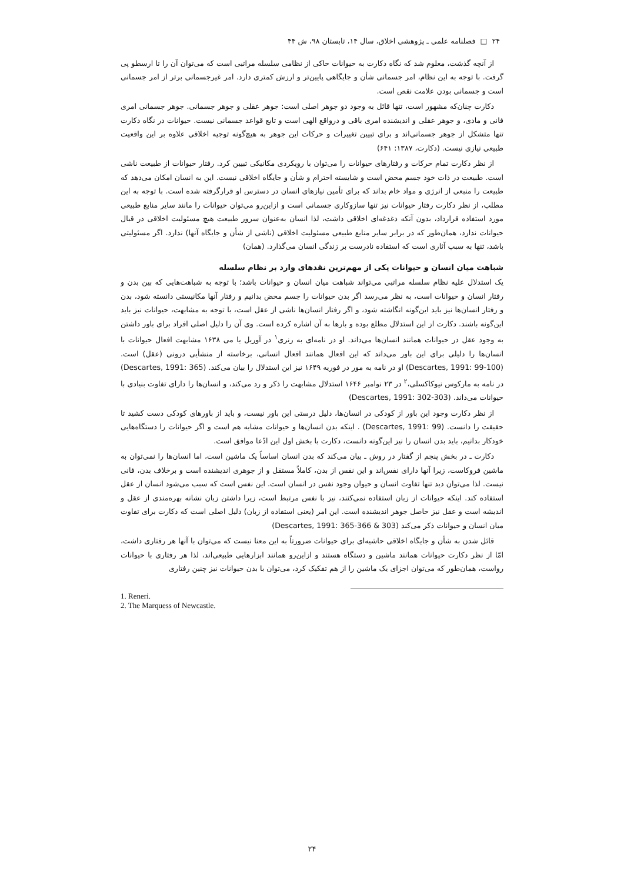۲۴ □ فصلنامه علمی ـ پژوهشی اخلاق، سال ۱۴، تابستان ۹۸، ش ۴۴
از آنچه گذشت، معلوم شد که نگاه دکارت به حیوانات حاکی از نظامی سلسله مراتبی است که می‌توان آن را تا ارسطو پی گرفت. با توجه به این نظام، امر جسمانی شأن و جایگاهی پایین‌تر و ارزش کمتری دارد. امر غیرجسمانی برتر از امر جسمانی است و جسمانی بودن علامت نقص است.
دکارت چنان‌که مشهور است، تنها قائل به وجود دو جوهر اصلی است: جوهر عقلی و جوهر جسمانی. جوهر جسمانی امری فانی و مادی، و جوهر عقلی و اندیشنده امری باقی و درواقع الهی است و تابع قواعد جسمانی نیست. حیوانات در نگاه دکارت تنها متشکل از جوهر جسمانی‌اند و برای تبیین تغییرات و حرکات این جوهر به هیچ‌گونه توجیه اخلاقی علاوه بر این واقعیت طبیعی نیازی نیست. (دکارت، ۱۳۸۷: ۶۴۱)
از نظر دکارت تمام حرکات و رفتارهای حیوانات را می‌توان با رویکردی مکانیکی تبیین کرد. رفتار حیوانات از طبیعت ناشی است. طبیعت در ذات خود جسم محض است و شایسته احترام و شأن و جایگاه اخلاقی نیست. این به انسان امکان می‌دهد که طبیعت را منبعی از انرژی و مواد خام بداند که برای تأمین نیازهای انسان در دسترس او قرارگرفته شده است. با توجه به این مطلب، از نظر دکارت رفتار حیوانات نیز تنها سازوکاری جسمانی است و ازاین‌رو می‌توان حیوانات را مانند سایر منابع طبیعی مورد استفاده قرارداد، بدون آنکه دغدغه‌ای اخلاقی داشت، لذا انسان به‌عنوان سرور طبیعت هیچ مسئولیت اخلاقی در قبال حیوانات ندارد، همان‌طور که در برابر سایر منابع طبیعی مسئولیت اخلاقی (ناشی از شأن و جایگاه آنها) ندارد. اگر مسئولیتی باشد، تنها به سبب آثاری است که استفاده نادرست بر زندگی انسان می‌گذارد. (همان)
شباهت میان انسان و حیوانات یکی از مهم‌ترین نقدهای وارد بر نظام سلسله
یک استدلال علیه نظام سلسله مراتبی می‌تواند شباهت میان انسان و حیوانات باشد؛ با توجه به شباهت‌هایی که بین بدن و رفتار انسان و حیوانات است، به نظر می‌رسد اگر بدن حیوانات را جسم محض بدانیم و رفتار آنها مکانیستی دانسته شود، بدن و رفتار انسان‌ها نیز باید این‌گونه انگاشته شود، و اگر رفتار انسان‌ها ناشی از عقل است، با توجه به مشابهت، حیوانات نیز باید این‌گونه باشند. دکارت از این استدلال مطلع بوده و بارها به آن اشاره کرده است. وی آن را دلیل اصلی افراد برای باور داشتن به وجود عقل در حیوانات همانند انسان‌ها می‌داند. او در نامه‌ای به رنری<sup>۱</sup> در آوریل یا می ۱۶۳۸ مشابهت افعال حیوانات با انسان‌ها را دلیلی برای این باور می‌داند که این افعال همانند افعال انسانی، برخاسته از منشأیی درونی (عقل) است. (Descartes, 1991: 99-100) او در نامه به مور در فوریه ۱۶۴۹ نیز این استدلال را بیان می‌کند. (Descartes, 1991: 365) در نامه به مارکوس نیوکاکسلی،<sup>۲</sup> در ۲۳ نوامبر ۱۶۴۶ استدلال مشابهت را ذکر و رد می‌کند، و انسان‌ها را دارای تفاوت بنیادی با حیوانات می‌داند. (Descartes, 1991: 302-303)
از نظر دکارت وجود این باور از کودکی در انسان‌ها، دلیل درستی این باور نیست، و باید از باورهای کودکی دست کشید تا حقیقت را دانست. (Descartes, 1991: 99) . اینکه بدن انسان‌ها و حیوانات مشابه هم است و اگر حیوانات را دستگاه‌هایی خودکار بدانیم، باید بدن انسان را نیز این‌گونه دانست، دکارت با بخش اول این ادّعا موافق است.
دکارت ـ در بخش پنجم از گفتار در روش ـ بیان می‌کند که بدن انسان اساساً یک ماشین است، اما انسان‌ها را نمی‌توان به ماشین فروکاست، زیرا آنها دارای نفس‌اند و این نفس از بدن، کاملاً مستقل و از جوهری اندیشنده است و برخلاف بدن، فانی نیست. لذا می‌توان دید تنها تفاوت انسان و حیوان وجود نفس در انسان است. این نفس است که سبب می‌شود انسان از عقل استفاده کند. اینکه حیوانات از زبان استفاده نمی‌کنند، نیز با نفس مرتبط است، زیرا داشتن زبان نشانه بهره‌مندی از عقل و اندیشه است و عقل نیز حاصل جوهر اندیشنده است. این امر (یعنی استفاده از زبان) دلیل اصلی است که دکارت برای تفاوت میان انسان و حیوانات ذکر می‌کند (Descartes, 1991: 365-366 & 303)
قائل شدن به شأن و جایگاه اخلاقی حاشیه‌ای برای حیوانات ضرورتاً به این معنا نیست که می‌توان با آنها هر رفتاری داشت، امّا از نظر دکارت حیوانات همانند ماشین و دستگاه هستند و ازاین‌رو همانند ابزارهایی طبیعی‌اند، لذا هر رفتاری با حیوانات رواست، همان‌طور که می‌توان اجزای یک ماشین را از هم تفکیک کرد، می‌توان با بدن حیوانات نیز چنین رفتاری
1. Reneri.
2. The Marquess of Newcastle.
۲۴